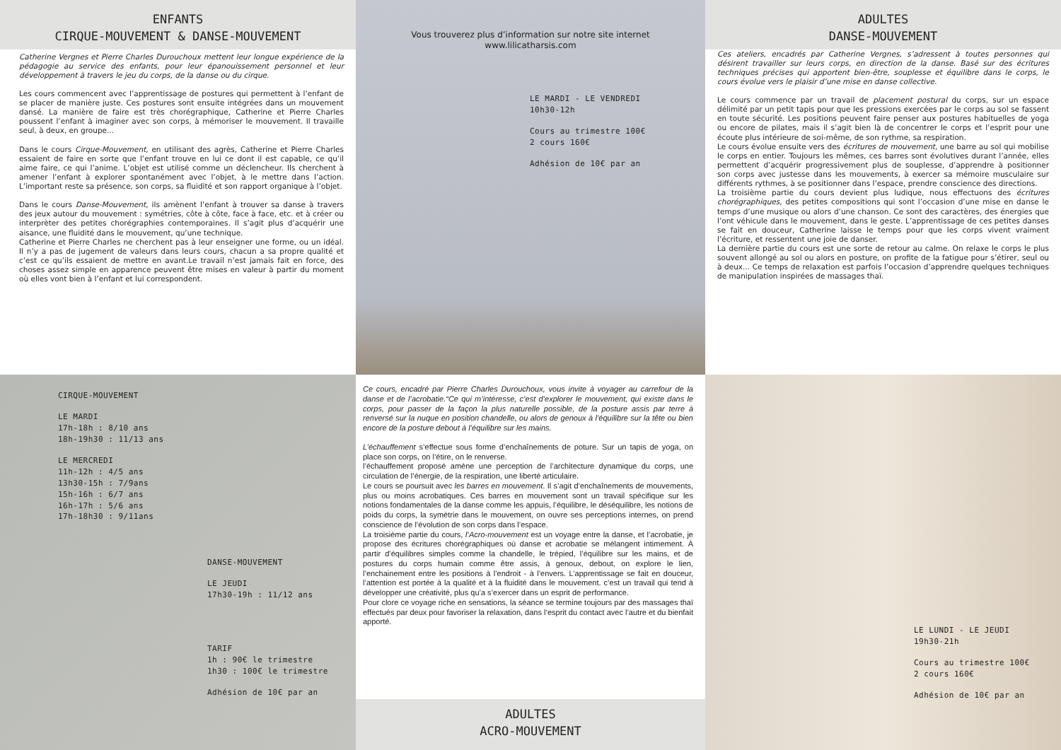ENFANTS
CIRQUE-MOUVEMENT & DANSE-MOUVEMENT
Catherine Vergnes et Pierre Charles Durouchoux mettent leur longue expérience de la pédagogie au service des enfants, pour leur épanouissement personnel et leur développement à travers le jeu du corps, de la danse ou du cirque.
Les cours commencent avec l’apprentissage de postures qui permettent à l’enfant de se placer de manière juste. Ces postures sont ensuite intégrées dans un mouvement dansé. La manière de faire est très chorégraphique, Catherine et Pierre Charles poussent l’enfant à imaginer avec son corps, à mémoriser le mouvement. Il travaille seul, à deux, en groupe...
Dans le cours Cirque-Mouvement, en utilisant des agrès, Catherine et Pierre Charles essaient de faire en sorte que l’enfant trouve en lui ce dont il est capable, ce qu’il aime faire, ce qui l’anime. L’objet est utilisé comme un déclencheur. Ils cherchent à amener l’enfant à explorer spontanément avec l’objet, à le mettre dans l’action. L’important reste sa présence, son corps, sa fluidité et son rapport organique à l’objet.
Dans le cours Danse-Mouvement, ils amènent l’enfant à trouver sa danse à travers des jeux autour du mouvement : symétries, côte à côte, face à face, etc. et à créer ou interprèter des petites chorégraphies contemporaines. Il s’agit plus d’acquérir une aisance, une fluidité dans le mouvement, qu’une technique.
Catherine et Pierre Charles ne cherchent pas à leur enseigner une forme, ou un idéal. Il n’y a pas de jugement de valeurs dans leurs cours, chacun a sa propre qualité et c’est ce qu’ils essaient de mettre en avant.Le travail n’est jamais fait en force, des choses assez simple en apparence peuvent être mises en valeur à partir du moment où elles vont bien à l’enfant et lui correspondent.
Vous trouverez plus d’information sur notre site internet
www.lilicatharsis.com
LE MARDI - LE VENDREDI
10h30-12h
Cours au trimestre 100€
2 cours 160€
Adhésion de 10€ par an
ADULTES
DANSE-MOUVEMENT
Ces ateliers, encadrés par Catherine Vergnes, s’adressent à toutes personnes qui désirent travailler sur leurs corps, en direction de la danse. Basé sur des écritures techniques précises qui apportent bien-être, souplesse et équilibre dans le corps, le cours évolue vers le plaisir d’une mise en danse collective.
Le cours commence par un travail de placement postural du corps, sur un espace délimité par un petit tapis pour que les pressions exercées par le corps au sol se fassent en toute sécurité. Les positions peuvent faire penser aux postures habituelles de yoga ou encore de pilates, mais il s’agit bien là de concentrer le corps et l’esprit pour une écoute plus intérieure de soi-même, de son rythme, sa respiration.
Le cours évolue ensuite vers des écritures de mouvement, une barre au sol qui mobilise le corps en entier. Toujours les mêmes, ces barres sont évolutives durant l’année, elles permettent d’acquérir progressivement plus de souplesse, d’apprendre à positionner son corps avec justesse dans les mouvements, à exercer sa mémoire musculaire sur différents rythmes, à se positionner dans l’espace, prendre conscience des directions.
La troisième partie du cours devient plus ludique, nous effectuons des écritures chorégraphiques, des petites compositions qui sont l’occasion d’une mise en danse le temps d’une musique ou alors d’une chanson. Ce sont des caractères, des énergies que l’ont véhicule dans le mouvement, dans le geste. L’apprentissage de ces petites danses se fait en douceur, Catherine laisse le temps pour que les corps vivent vraiment l’écriture, et ressentent une joie de danser.
La dernière partie du cours est une sorte de retour au calme. On relaxe le corps le plus souvent allongé au sol ou alors en posture, on profite de la fatigue pour s’étirer, seul ou à deux... Ce temps de relaxation est parfois l’occasion d’apprendre quelques techniques de manipulation inspirées de massages thaï.
CIRQUE-MOUVEMENT
LE MARDI
17h-18h : 8/10 ans
18h-19h30 : 11/13 ans
LE MERCREDI
11h-12h : 4/5 ans
13h30-15h : 7/9ans
15h-16h : 6/7 ans
16h-17h : 5/6 ans
17h-18h30 : 9/11ans
DANSE-MOUVEMENT
LE JEUDI
17h30-19h : 11/12 ans
TARIF
1h : 90€ le trimestre
1h30 : 100€ le trimestre
Adhésion de 10€ par an
Ce cours, encadré par Pierre Charles Durouchoux, vous invite à voyager au carrefour de la danse et de l’acrobatie.“Ce qui m’intéresse, c’est d’explorer le mouvement, qui existe dans le corps, pour passer de la façon la plus naturelle possible, de la posture assis par terre à renversé sur la nuque en position chandelle, ou alors de genoux à l’équilibre sur la tête ou bien encore de la posture debout à l’équilibre sur les mains.
L’échauffement s’effectue sous forme d’enchaînements de poture. Sur un tapis de yoga, on place son corps, on l’étire, on le renverse.
l’échauffement proposé amène une perception de l’architecture dynamique du corps, une circulation de l’énergie, de la respiration, une liberté articulaire.
Le cours se poursuit avec les barres en mouvement. Il s’agit d’enchaînements de mouvements, plus ou moins acrobatiques. Ces barres en mouvement sont un travail spécifique sur les notions fondamentales de la danse comme les appuis, l’équilibre, le déséquilibre, les notions de poids du corps, la symétrie dans le mouvement, on ouvre ses perceptions internes, on prend conscience de l’évolution de son corps dans l’espace.
La troisième partie du cours, l’Acro-mouvement est un voyage entre la danse, et l’acrobatie, je propose des écritures chorégraphiques où danse et acrobatie se mélangent intimement. À partir d’équilibres simples comme la chandelle, le trépied, l’équilibre sur les mains, et de postures du corps humain comme être assis, à genoux, debout, on explore le lien, l’enchainement entre les positions à l’endroit - à l’envers. L’apprentissage se fait en douceur, l’attention est portée à la qualité et à la fluidité dans le mouvement. c’est un travail qui tend à développer une créativité, plus qu’a s’exercer dans un esprit de performance.
Pour clore ce voyage riche en sensations, la séance se termine toujours par des massages thaï effectués par deux pour favoriser la relaxation, dans l’esprit du contact avec l’autre et du bienfait apporté.
ADULTES
ACRO-MOUVEMENT
LE LUNDI - LE JEUDI
19h30-21h
Cours au trimestre 100€
2 cours 160€
Adhésion de 10€ par an